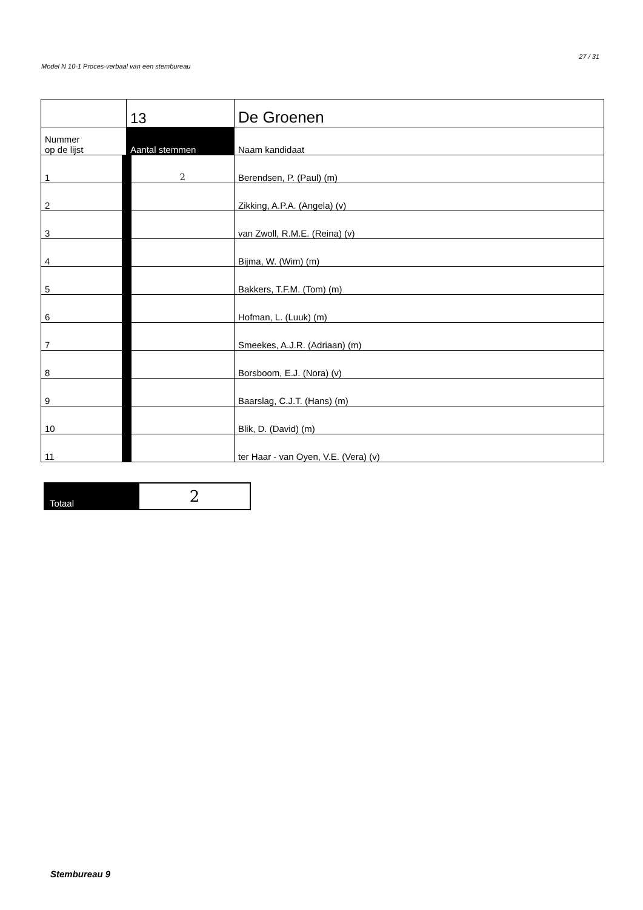27 / 31
Model N 10-1 Proces-verbaal van een stembureau
| | 13 | De Groenen |
| Nummer op de lijst | Aantal stemmen | Naam kandidaat |
| 1 | 2 | Berendsen, P. (Paul) (m) |
| 2 | | Zikking, A.P.A. (Angela) (v) |
| 3 | | van Zwoll, R.M.E. (Reina) (v) |
| 4 | | Bijma, W. (Wim) (m) |
| 5 | | Bakkers, T.F.M. (Tom) (m) |
| 6 | | Hofman, L. (Luuk) (m) |
| 7 | | Smeekes, A.J.R. (Adriaan) (m) |
| 8 | | Borsboom, E.J. (Nora) (v) |
| 9 | | Baarslag, C.J.T. (Hans) (m) |
| 10 | | Blik, D. (David) (m) |
| 11 | | ter Haar - van Oyen, V.E. (Vera) (v) |
| Totaal | 2 |
Stembureau 9